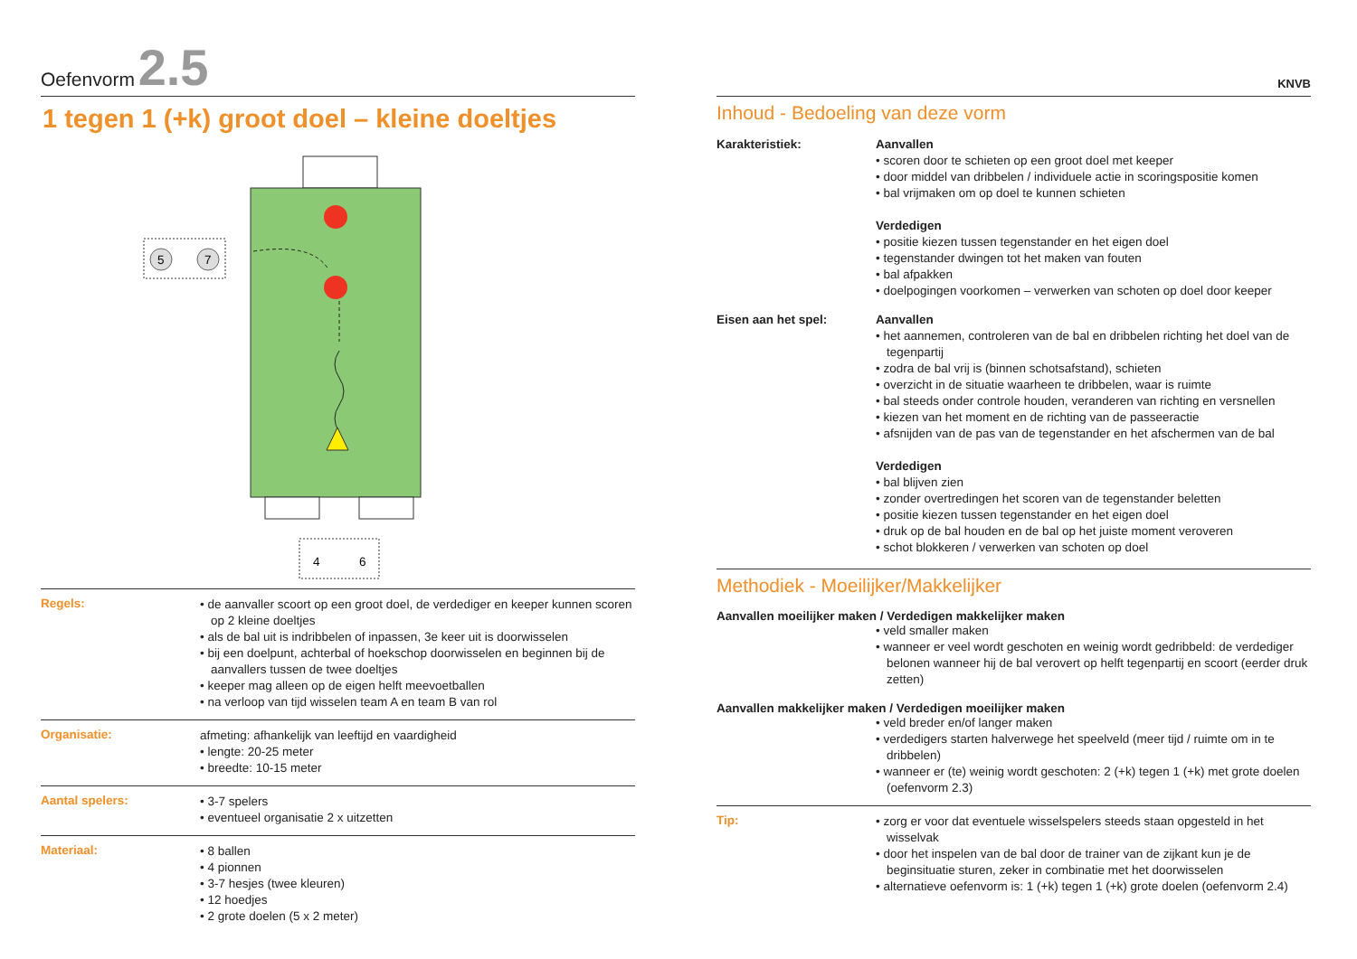Oefenvorm 2.5
1 tegen 1 (+k) groot doel – kleine doeltjes
5
7
4
6
Regels:
• de aanvaller scoort op een groot doel, de verdediger en keeper kunnen scoren op 2 kleine doeltjes
• als de bal uit is indribbelen of inpassen, 3e keer uit is doorwisselen
• bij een doelpunt, achterbal of hoekschop doorwisselen en beginnen bij de aanvallers tussen de twee doeltjes
• keeper mag alleen op de eigen helft meevoetballen
• na verloop van tijd wisselen team A en team B van rol
Organisatie:
afmeting: afhankelijk van leeftijd en vaardigheid
• lengte: 20-25 meter
• breedte: 10-15 meter
Aantal spelers:
• 3-7 spelers
• eventueel organisatie 2 x uitzetten
Materiaal:
• 8 ballen
• 4 pionnen
• 3-7 hesjes (twee kleuren)
• 12 hoedjes
• 2 grote doelen (5 x 2 meter)
KNVB
Inhoud - Bedoeling van deze vorm
Karakteristiek: Aanvallen
• scoren door te schieten op een groot doel met keeper
• door middel van dribbelen / individuele actie in scoringspositie komen
• bal vrijmaken om op doel te kunnen schieten
Verdedigen
• positie kiezen tussen tegenstander en het eigen doel
• tegenstander dwingen tot het maken van fouten
• bal afpakken
• doelpogingen voorkomen – verwerken van schoten op doel door keeper
Eisen aan het spel: Aanvallen
• het aannemen, controleren van de bal en dribbelen richting het doel van de tegenpartij
• zodra de bal vrij is (binnen schotsafstand), schieten
• overzicht in de situatie waarheen te dribbelen, waar is ruimte
• bal steeds onder controle houden, veranderen van richting en versnellen
• kiezen van het moment en de richting van de passeeractie
• afsnijden van de pas van de tegenstander en het afschermen van de bal
Verdedigen
• bal blijven zien
• zonder overtredingen het scoren van de tegenstander beletten
• positie kiezen tussen tegenstander en het eigen doel
• druk op de bal houden en de bal op het juiste moment veroveren
• schot blokkeren / verwerken van schoten op doel
Methodiek - Moeilijker/Makkelijker
Aanvallen moeilijker maken / Verdedigen makkelijker maken
• veld smaller maken
• wanneer er veel wordt geschoten en weinig wordt gedribbeld: de verdediger belonen wanneer hij de bal verovert op helft tegenpartij en scoort (eerder druk zetten)
Aanvallen makkelijker maken / Verdedigen moeilijker maken
• veld breder en/of langer maken
• verdedigers starten halverwege het speelveld (meer tijd / ruimte om in te dribbelen)
• wanneer er (te) weinig wordt geschoten: 2 (+k) tegen 1 (+k) met grote doelen (oefenvorm 2.3)
Tip:
• zorg er voor dat eventuele wisselspelers steeds staan opgesteld in het wisselvak
• door het inspelen van de bal door de trainer van de zijkant kun je de beginsituatie sturen, zeker in combinatie met het doorwisselen
• alternatieve oefenvorm is: 1 (+k) tegen 1 (+k) grote doelen (oefenvorm 2.4)